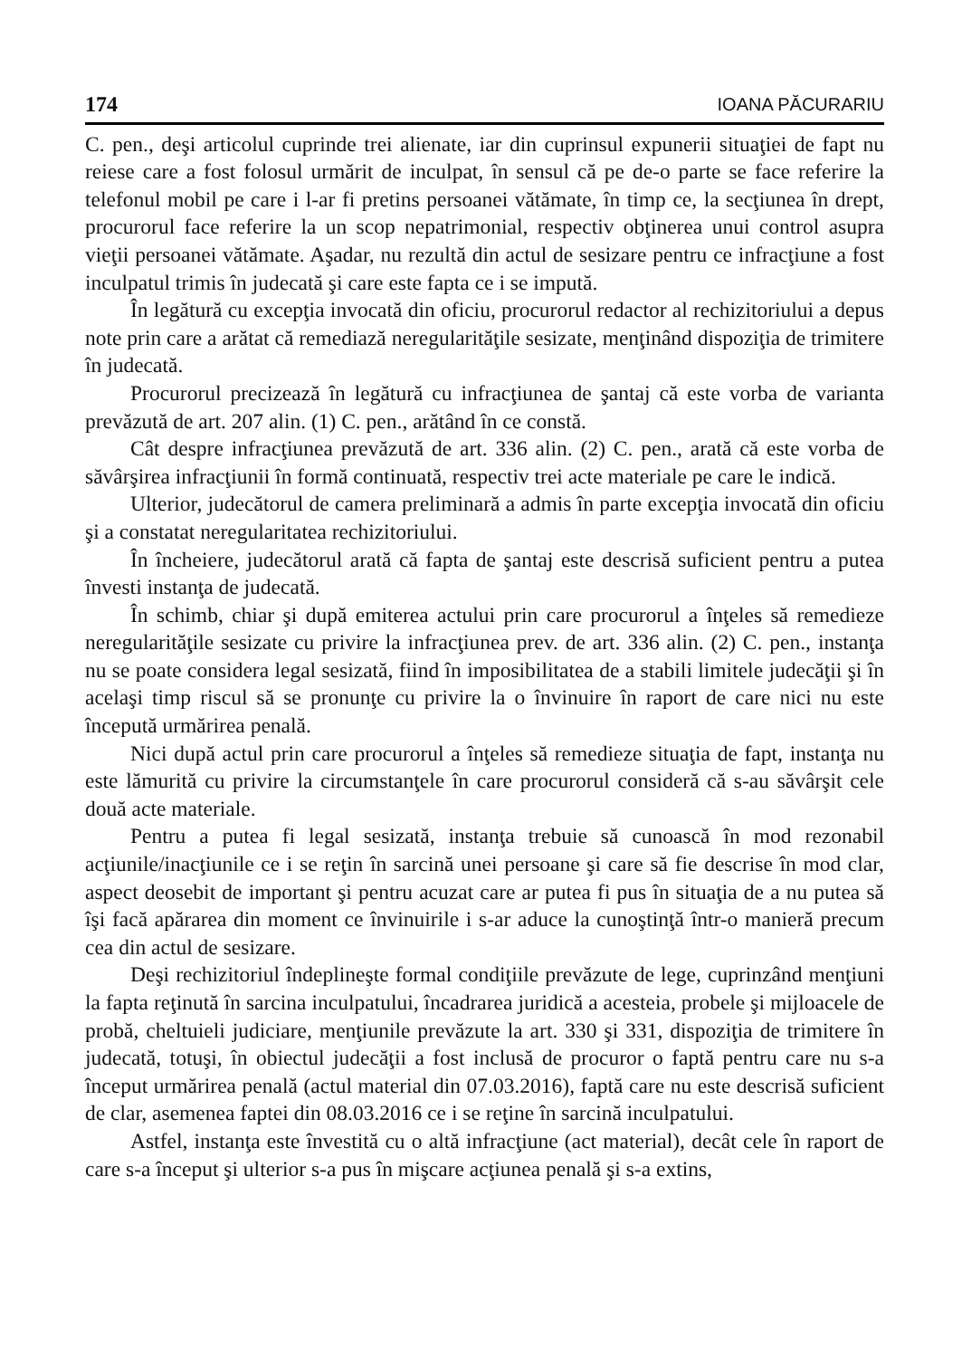174 IOANA PĂCURARIU
C. pen., deşi articolul cuprinde trei alienate, iar din cuprinsul expunerii situaţiei de fapt nu reiese care a fost folosul urmărit de inculpat, în sensul că pe de-o parte se face referire la telefonul mobil pe care i l-ar fi pretins persoanei vătămate, în timp ce, la secţiunea în drept, procurorul face referire la un scop nepatrimonial, respectiv obţinerea unui control asupra vieţii persoanei vătămate. Aşadar, nu rezultă din actul de sesizare pentru ce infracţiune a fost inculpatul trimis în judecată şi care este fapta ce i se impută.
În legătură cu excepţia invocată din oficiu, procurorul redactor al rechizitoriului a depus note prin care a arătat că remediază neregularităţile sesizate, menţinând dispoziţia de trimitere în judecată.
Procurorul precizează în legătură cu infracţiunea de şantaj că este vorba de varianta prevăzută de art. 207 alin. (1) C. pen., arătând în ce constă.
Cât despre infracţiunea prevăzută de art. 336 alin. (2) C. pen., arată că este vorba de săvârşirea infracţiunii în formă continuată, respectiv trei acte materiale pe care le indică.
Ulterior, judecătorul de camera preliminară a admis în parte excepţia invocată din oficiu şi a constatat neregularitatea rechizitoriului.
În încheiere, judecătorul arată că fapta de şantaj este descrisă suficient pentru a putea învesti instanţa de judecată.
În schimb, chiar şi după emiterea actului prin care procurorul a înţeles să remedieze neregularităţile sesizate cu privire la infracţiunea prev. de art. 336 alin. (2) C. pen., instanţa nu se poate considera legal sesizată, fiind în imposibilitatea de a stabili limitele judecăţii şi în acelaşi timp riscul să se pronunţe cu privire la o învinuire în raport de care nici nu este începută urmărirea penală.
Nici după actul prin care procurorul a înţeles să remedieze situaţia de fapt, instanţa nu este lămurită cu privire la circumstanţele în care procurorul consideră că s-au săvârşit cele două acte materiale.
Pentru a putea fi legal sesizată, instanţa trebuie să cunoască în mod rezonabil acţiunile/inacţiunile ce i se reţin în sarcină unei persoane şi care să fie descrise în mod clar, aspect deosebit de important şi pentru acuzat care ar putea fi pus în situaţia de a nu putea să îşi facă apărarea din moment ce învinuirile i s-ar aduce la cunoştinţă într-o manieră precum cea din actul de sesizare.
Deşi rechizitoriul îndeplineşte formal condiţiile prevăzute de lege, cuprinzând menţiuni la fapta reţinută în sarcina inculpatului, încadrarea juridică a acesteia, probele şi mijloacele de probă, cheltuieli judiciare, menţiunile prevăzute la art. 330 şi 331, dispoziţia de trimitere în judecată, totuşi, în obiectul judecăţii a fost inclusă de procuror o faptă pentru care nu s-a început urmărirea penală (actul material din 07.03.2016), faptă care nu este descrisă suficient de clar, asemenea faptei din 08.03.2016 ce i se reţine în sarcină inculpatului.
Astfel, instanţa este învestită cu o altă infracţiune (act material), decât cele în raport de care s-a început şi ulterior s-a pus în mişcare acţiunea penală şi s-a extins,